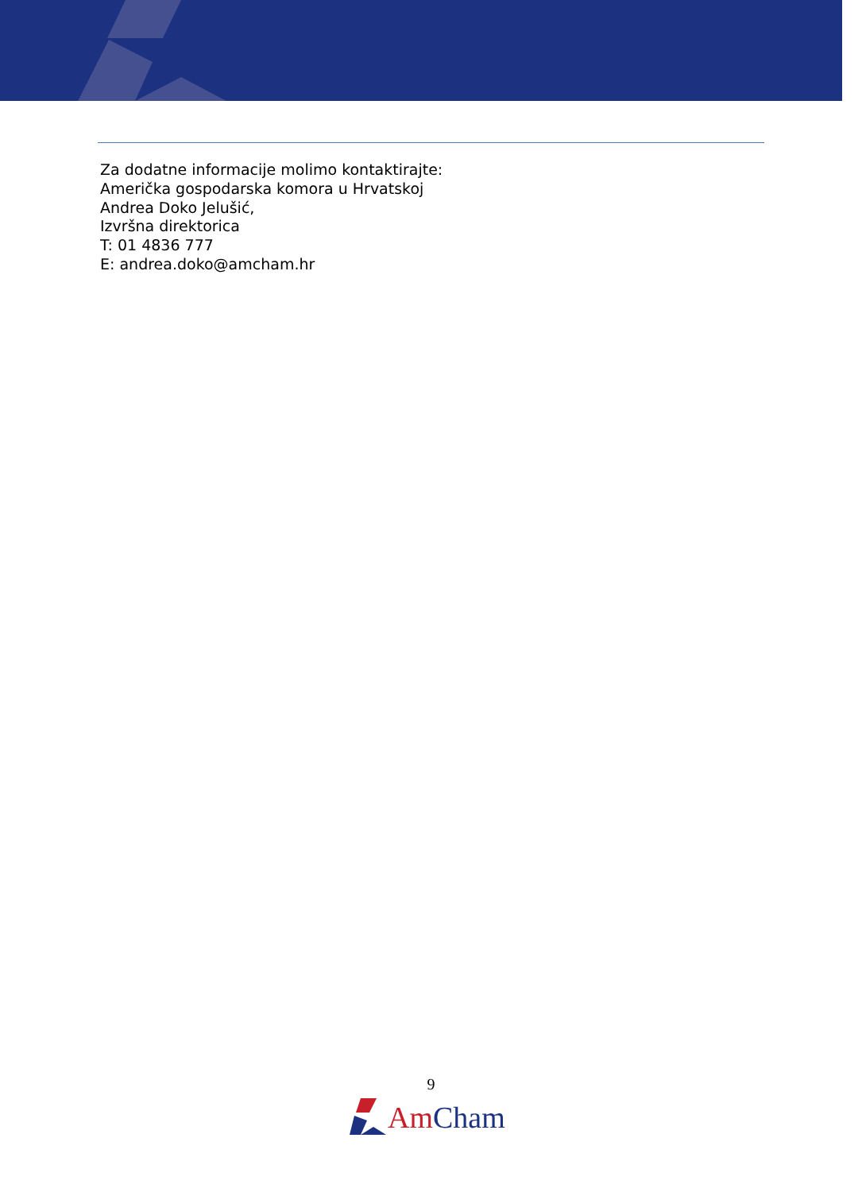Za dodatne informacije molimo kontaktirajte:
Američka gospodarska komora u Hrvatskoj
Andrea Doko Jelušić,
Izvršna direktorica
T: 01 4836 777
E: andrea.doko@amcham.hr
9
Am Cham